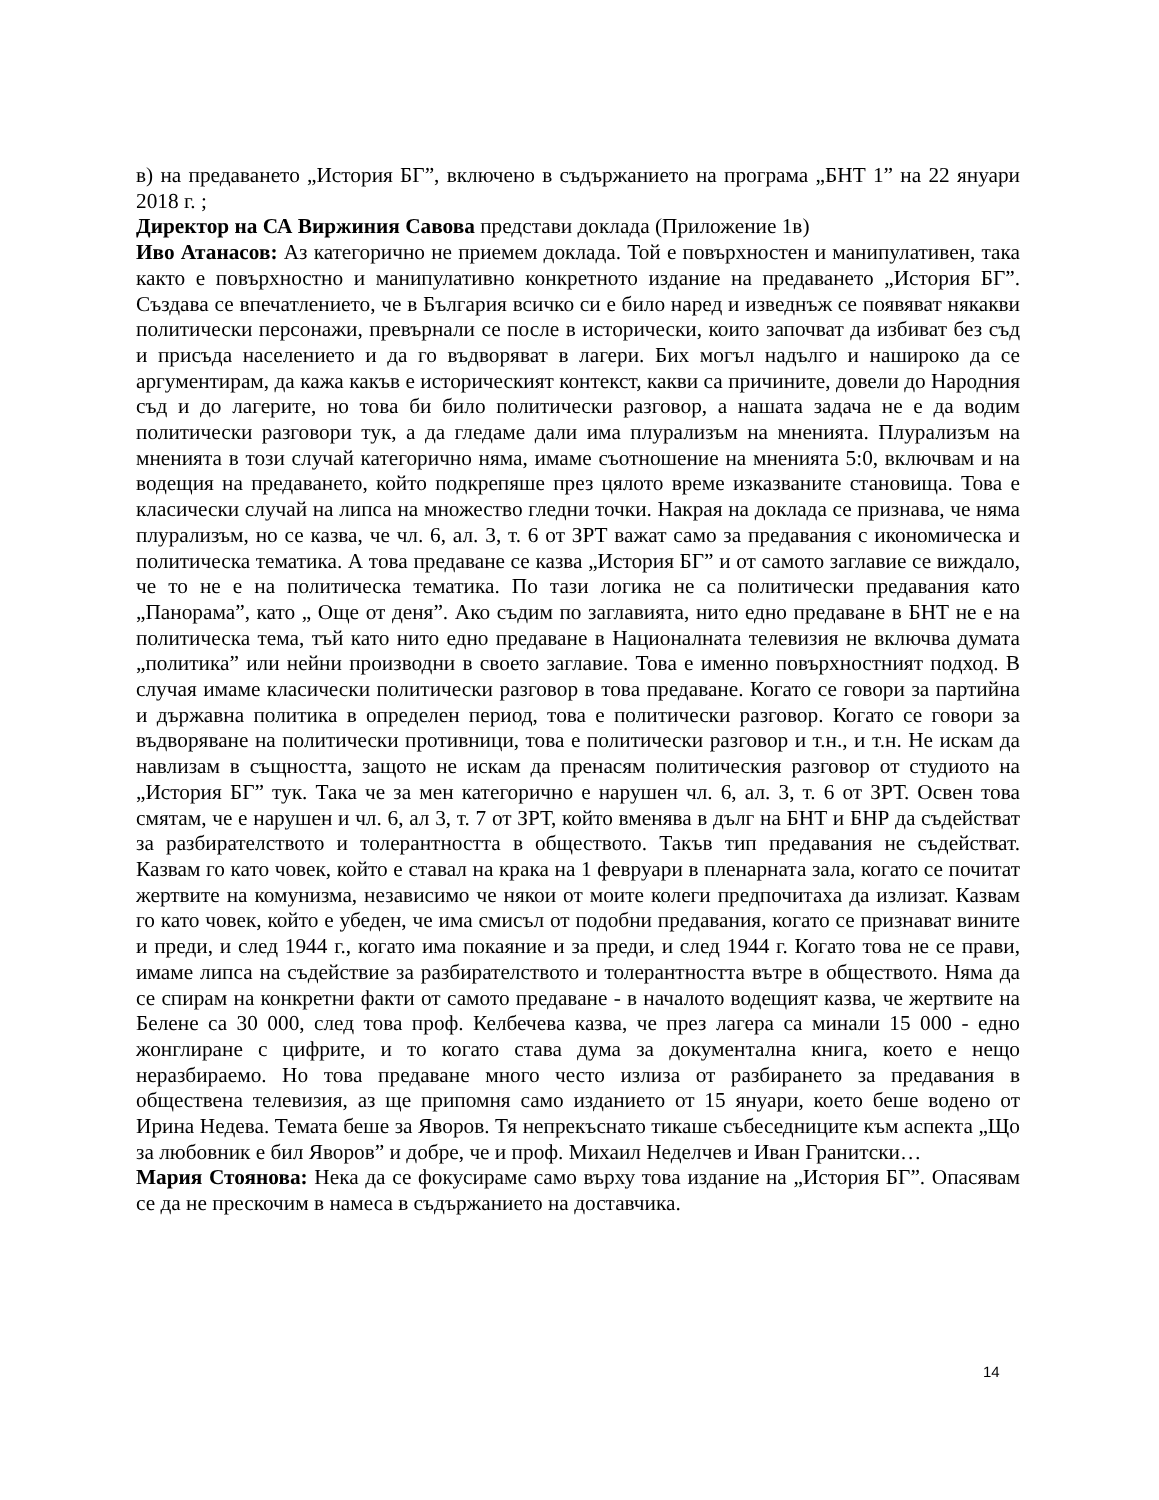в) на предаването „История БГ”, включено в съдържанието на програма „БНТ 1” на 22 януари 2018 г. ;
Директор на СА Виржиния Савова представи доклада (Приложение 1в)
Иво Атанасов: Аз категорично не приемем доклада. Той е повърхностен и манипулативен, така както е повърхностно и манипулативно конкретното издание на предаването „История БГ”. Създава се впечатлението, че в България всичко си е било наред и изведнъж се появяват някакви политически персонажи, превърнали се после в исторически, които започват да избиват без съд и присъда населението и да го въдворяват в лагери. Бих могъл надълго и нашироко да се аргументирам, да кажа какъв е историческият контекст, какви са причините, довели до Народния съд и до лагерите, но това би било политически разговор, а нашата задача не е да водим политически разговори тук, а да гледаме дали има плурализъм на мненията. Плурализъм на мненията в този случай категорично няма, имаме съотношение на мненията 5:0, включвам и на водещия на предаването, който подкрепяше през цялото време изказваните становища. Това е класически случай на липса на множество гледни точки. Накрая на доклада се признава, че няма плурализъм, но се казва, че чл. 6, ал. 3, т. 6 от ЗРТ важат само за предавания с икономическа и политическа тематика. А това предаване се казва „История БГ” и от самото заглавие се виждало, че то не е на политическа тематика. По тази логика не са политически предавания като „Панорама”, като „ Още от деня”. Ако съдим по заглавията, нито едно предаване в БНТ не е на политическа тема, тъй като нито едно предаване в Националната телевизия не включва думата „политика” или нейни производни в своето заглавие. Това е именно повърхностният подход. В случая имаме класически политически разговор в това предаване. Когато се говори за партийна и държавна политика в определен период, това е политически разговор. Когато се говори за въдворяване на политически противници, това е политически разговор и т.н., и т.н. Не искам да навлизам в същността, защото не искам да пренасям политическия разговор от студиото на „История БГ” тук. Така че за мен категорично е нарушен чл. 6, ал. 3, т. 6 от ЗРТ. Освен това смятам, че е нарушен и чл. 6, ал 3, т. 7 от ЗРТ, който вменява в дълг на БНТ и БНР да съдействат за разбирателството и толерантността в обществото. Такъв тип предавания не съдействат. Казвам го като човек, който е ставал на крака на 1 февруари в пленарната зала, когато се почитат жертвите на комунизма, независимо че някои от моите колеги предпочитаха да излизат. Казвам го като човек, който е убеден, че има смисъл от подобни предавания, когато се признават вините и преди, и след 1944 г., когато има покаяние и за преди, и след 1944 г. Когато това не се прави, имаме липса на съдействие за разбирателството и толерантността вътре в обществото. Няма да се спирам на конкретни факти от самото предаване - в началото водещият казва, че жертвите на Белене са 30 000, след това проф. Келбечева казва, че през лагера са минали 15 000 - едно жонглиране с цифрите, и то когато става дума за документална книга, което е нещо неразбираемо. Но това предаване много често излиза от разбирането за предавания в обществена телевизия, аз ще припомня само изданието от 15 януари, което беше водено от Ирина Недева. Темата беше за Яворов. Тя непрекъснато тикаше събеседниците към аспекта „Що за любовник е бил Яворов” и добре, че и проф. Михаил Неделчев и Иван Гранитски…
Мария Стоянова: Нека да се фокусираме само върху това издание на „История БГ”. Опасявам се да не прескочим в намеса в съдържанието на доставчика.
14